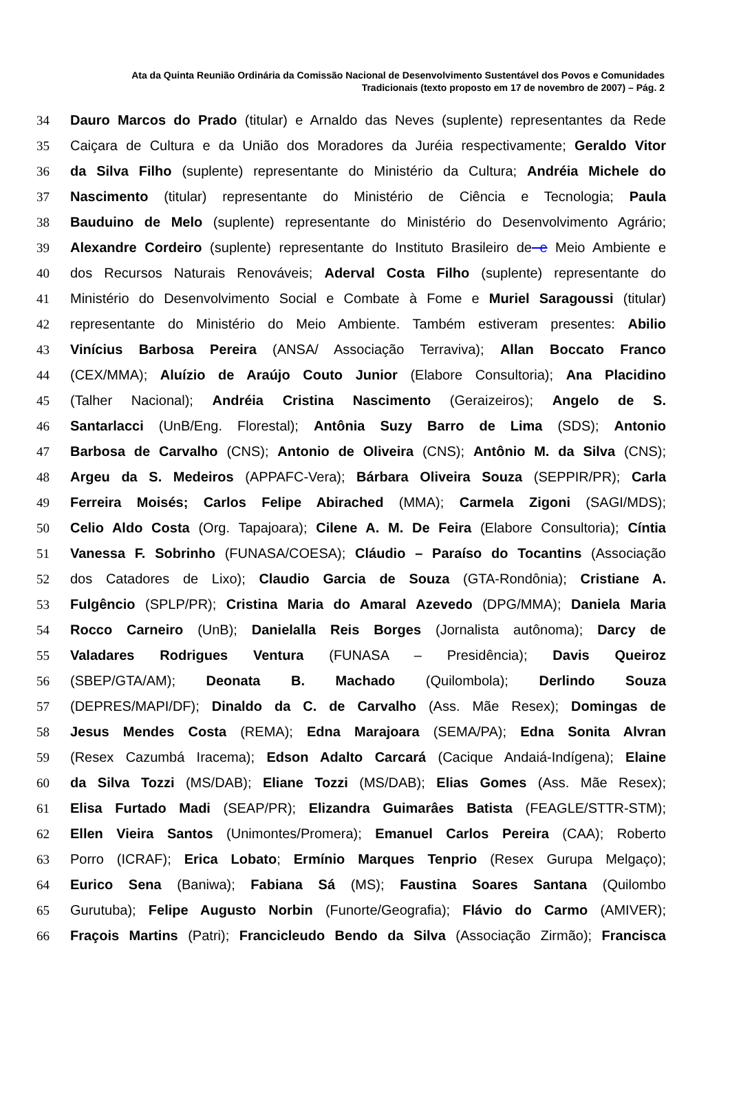Ata da Quinta Reunião Ordinária da Comissão Nacional de Desenvolvimento Sustentável dos Povos e Comunidades Tradicionais (texto proposto em 17 de novembro de 2007) – Pág. 2
34 Dauro Marcos do Prado (titular) e Arnaldo das Neves (suplente) representantes da Rede
35 Caiçara de Cultura e da União dos Moradores da Juréia respectivamente; Geraldo Vitor
36 da Silva Filho (suplente) representante do Ministério da Cultura; Andréia Michele do
37 Nascimento (titular) representante do Ministério de Ciência e Tecnologia; Paula
38 Bauduino de Melo (suplente) representante do Ministério do Desenvolvimento Agrário;
39 Alexandre Cordeiro (suplente) representante do Instituto Brasileiro de e Meio Ambiente e
40 dos Recursos Naturais Renováveis; Aderval Costa Filho (suplente) representante do
41 Ministério do Desenvolvimento Social e Combate à Fome e Muriel Saragoussi (titular)
42 representante do Ministério do Meio Ambiente. Também estiveram presentes: Abilio
43 Vinícius Barbosa Pereira (ANSA/ Associação Terraviva); Allan Boccato Franco
44 (CEX/MMA); Aluízio de Araújo Couto Junior (Elabore Consultoria); Ana Placidino
45 (Talher Nacional); Andréia Cristina Nascimento (Geraizeiros); Angelo de S.
46 Santarlacci (UnB/Eng. Florestal); Antônia Suzy Barro de Lima (SDS); Antonio
47 Barbosa de Carvalho (CNS); Antonio de Oliveira (CNS); Antônio M. da Silva (CNS);
48 Argeu da S. Medeiros (APPAFC-Vera); Bárbara Oliveira Souza (SEPPIR/PR); Carla
49 Ferreira Moisés; Carlos Felipe Abirached (MMA); Carmela Zigoni (SAGI/MDS);
50 Celio Aldo Costa (Org. Tapajoara); Cilene A. M. De Feira (Elabore Consultoria); Cíntia
51 Vanessa F. Sobrinho (FUNASA/COESA); Cláudio – Paraíso do Tocantins (Associação
52 dos Catadores de Lixo); Claudio Garcia de Souza (GTA-Rondônia); Cristiane A.
53 Fulgêncio (SPLP/PR); Cristina Maria do Amaral Azevedo (DPG/MMA); Daniela Maria
54 Rocco Carneiro (UnB); Danielalla Reis Borges (Jornalista autônoma); Darcy de
55 Valadares Rodrigues Ventura (FUNASA – Presidência); Davis Queiroz
56 (SBEP/GTA/AM); Deonata B. Machado (Quilombola); Derlindo Souza
57 (DEPRES/MAPI/DF); Dinaldo da C. de Carvalho (Ass. Mãe Resex); Domingas de
58 Jesus Mendes Costa (REMA); Edna Marajoara (SEMA/PA); Edna Sonita Alvran
59 (Resex Cazumbá Iracema); Edson Adalto Carcará (Cacique Andaiá-Indígena); Elaine
60 da Silva Tozzi (MS/DAB); Eliane Tozzi (MS/DAB); Elias Gomes (Ass. Mãe Resex);
61 Elisa Furtado Madi (SEAP/PR); Elizandra Guimarâes Batista (FEAGLE/STTR-STM);
62 Ellen Vieira Santos (Unimontes/Promera); Emanuel Carlos Pereira (CAA); Roberto
63 Porro (ICRAF); Erica Lobato; Ermínio Marques Tenprio (Resex Gurupa Melgaço);
64 Eurico Sena (Baniwa); Fabiana Sá (MS); Faustina Soares Santana (Quilombo
65 Gurutuba); Felipe Augusto Norbin (Funorte/Geografia); Flávio do Carmo (AMIVER);
66 Fraçois Martins (Patri); Francicleudo Bendo da Silva (Associação Zirmão); Francisca